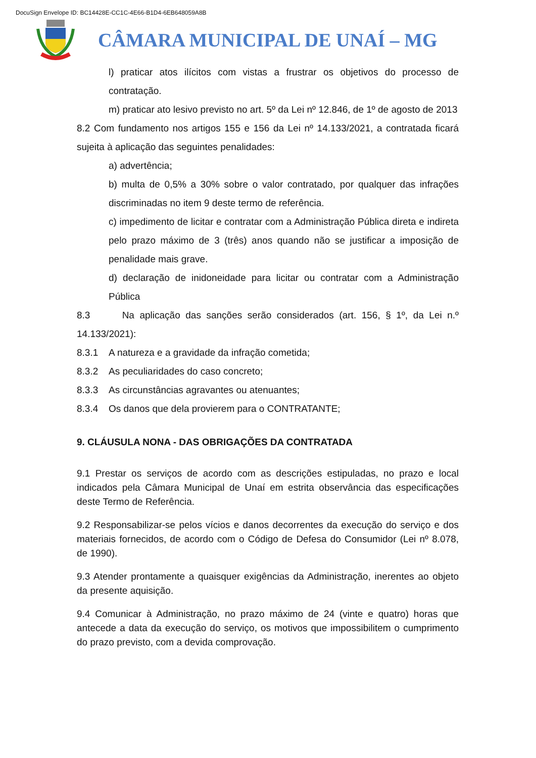DocuSign Envelope ID: BC14428E-CC1C-4E66-B1D4-6EB648059A8B
CÂMARA MUNICIPAL DE UNAÍ – MG
l) praticar atos ilícitos com vistas a frustrar os objetivos do processo de contratação.
m) praticar ato lesivo previsto no art. 5º da Lei nº 12.846, de 1º de agosto de 2013
8.2 Com fundamento nos artigos 155 e 156 da Lei nº 14.133/2021, a contratada ficará sujeita à aplicação das seguintes penalidades:
a) advertência;
b) multa de 0,5% a 30% sobre o valor contratado, por qualquer das infrações discriminadas no item 9 deste termo de referência.
c) impedimento de licitar e contratar com a Administração Pública direta e indireta pelo prazo máximo de 3 (três) anos quando não se justificar a imposição de penalidade mais grave.
d) declaração de inidoneidade para licitar ou contratar com a Administração Pública
8.3 Na aplicação das sanções serão considerados (art. 156, § 1º, da Lei n.º 14.133/2021):
8.3.1 A natureza e a gravidade da infração cometida;
8.3.2 As peculiaridades do caso concreto;
8.3.3 As circunstâncias agravantes ou atenuantes;
8.3.4 Os danos que dela provierem para o CONTRATANTE;
9. CLÁUSULA NONA - DAS OBRIGAÇÕES DA CONTRATADA
9.1 Prestar os serviços de acordo com as descrições estipuladas, no prazo e local indicados pela Câmara Municipal de Unaí em estrita observância das especificações deste Termo de Referência.
9.2 Responsabilizar-se pelos vícios e danos decorrentes da execução do serviço e dos materiais fornecidos, de acordo com o Código de Defesa do Consumidor (Lei nº 8.078, de 1990).
9.3 Atender prontamente a quaisquer exigências da Administração, inerentes ao objeto da presente aquisição.
9.4 Comunicar à Administração, no prazo máximo de 24 (vinte e quatro) horas que antecede a data da execução do serviço, os motivos que impossibilitem o cumprimento do prazo previsto, com a devida comprovação.